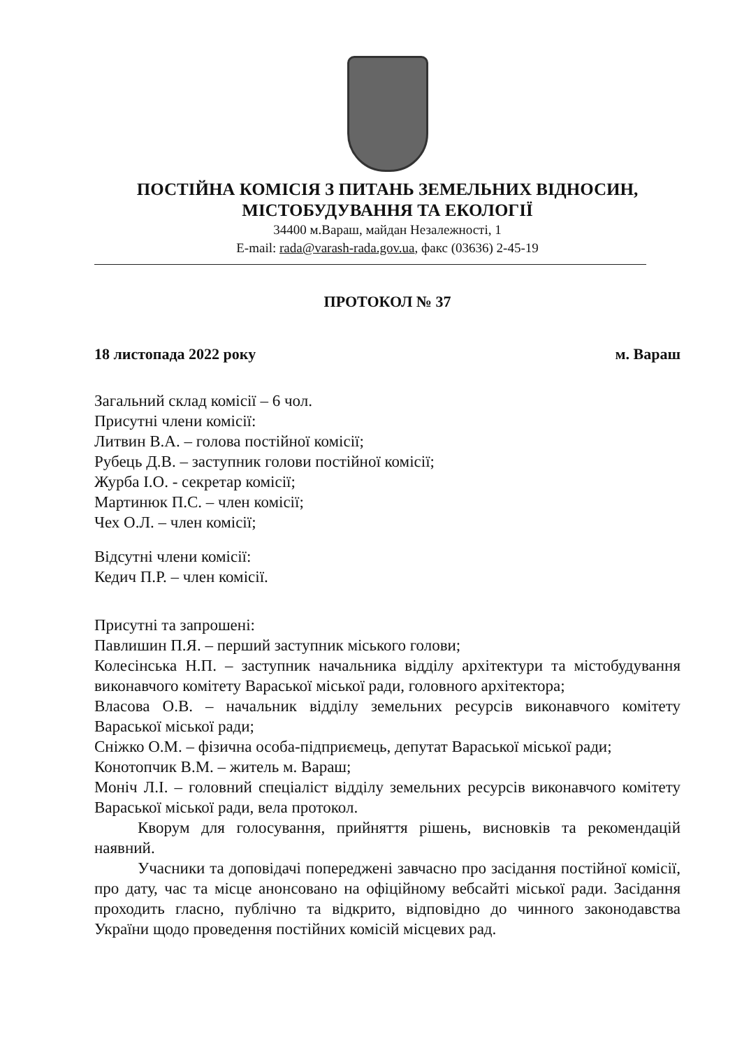ПОСТІЙНА КОМІСІЯ З ПИТАНЬ ЗЕМЕЛЬНИХ ВІДНОСИН,
МІСТОБУДУВАННЯ ТА ЕКОЛОГІЇ
34400 м.Вараш, майдан Незалежності, 1
E-mail: rada@varash-rada.gov.ua, факс (03636) 2-45-19
ПРОТОКОЛ № 37
18 листопада 2022 року м. Вараш
Загальний склад комісії – 6 чол.
Присутні члени комісії:
Литвин В.А. – голова постійної комісії;
Рубець Д.В. – заступник голови постійної комісії;
Журба І.О. - секретар комісії;
Мартинюк П.С. – член комісії;
Чех О.Л. – член комісії;
Відсутні члени комісії:
Кедич П.Р. – член комісії.
Присутні та запрошені:
Павлишин П.Я. – перший заступник міського голови;
Колесінська Н.П. – заступник начальника відділу архітектури та містобудування виконавчого комітету Вараської міської ради, головного архітектора;
Власова О.В. – начальник відділу земельних ресурсів виконавчого комітету Вараської міської ради;
Сніжко О.М. – фізична особа-підприємець, депутат Вараської міської ради;
Конотопчик В.М. – житель м. Вараш;
Моніч Л.І. – головний спеціаліст відділу земельних ресурсів виконавчого комітету Вараської міської ради, вела протокол.
Кворум для голосування, прийняття рішень, висновків та рекомендацій наявний.
Учасники та доповідачі попереджені завчасно про засідання постійної комісії, про дату, час та місце анонсовано на офіційному вебсайті міської ради. Засідання проходить гласно, публічно та відкрито, відповідно до чинного законодавства України щодо проведення постійних комісій місцевих рад.